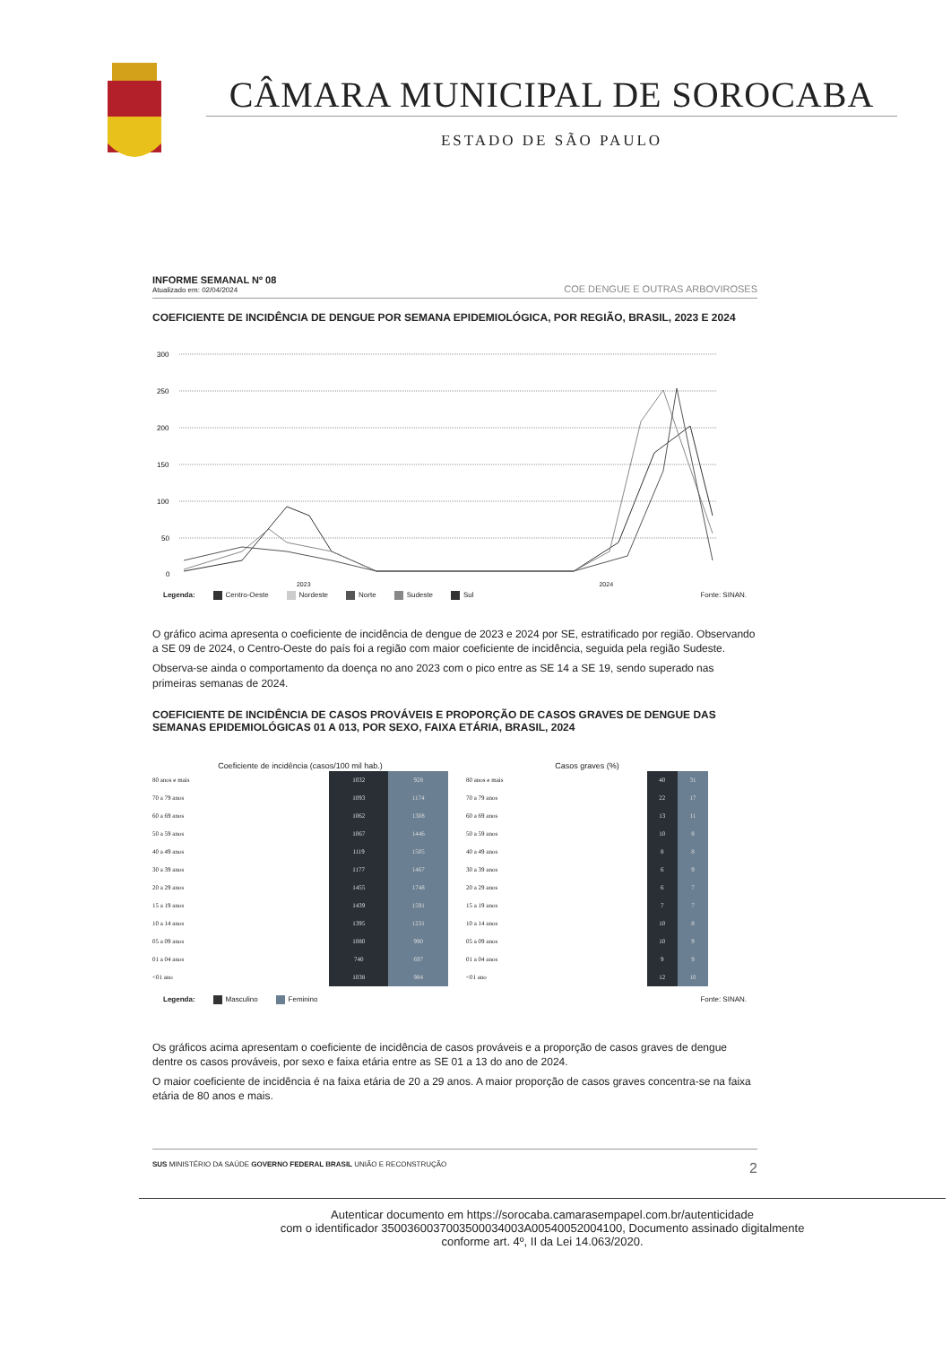CÂMARA MUNICIPAL DE SOROCABA
ESTADO DE SÃO PAULO
INFORME SEMANAL Nº 08
Atualizado em: 02/04/2024
COE DENGUE E OUTRAS ARBOVIROSES
COEFICIENTE DE INCIDÊNCIA DE DENGUE POR SEMANA EPIDEMIOLÓGICA, POR REGIÃO, BRASIL, 2023 E 2024
300
250
200
150
100
50
0
2023 2024
Legenda: Centro-Oeste Nordeste Norte Sudeste Sul Fonte: SINAN.
O gráfico acima apresenta o coeficiente de incidência de dengue de 2023 e 2024 por SE, estratificado por região. Observando a SE 09 de 2024, o Centro-Oeste do país foi a região com maior coeficiente de incidência, seguida pela região Sudeste.
Observa-se ainda o comportamento da doença no ano 2023 com o pico entre as SE 14 a SE 19, sendo superado nas primeiras semanas de 2024.
COEFICIENTE DE INCIDÊNCIA DE CASOS PROVÁVEIS E PROPORÇÃO DE CASOS GRAVES DE DENGUE DAS SEMANAS EPIDEMIOLÓGICAS 01 A 013, POR SEXO, FAIXA ETÁRIA, BRASIL, 2024
| Coeficiente de incidência (casos/100 mil hab.) | | |
| --- | --- | --- |
| 80 anos e mais | 1032 | 928 |
| 70 a 79 anos | 1093 | 1174 |
| 60 a 69 anos | 1062 | 1308 |
| 50 a 59 anos | 1067 | 1446 |
| 40 a 49 anos | 1119 | 1505 |
| 30 a 39 anos | 1177 | 1467 |
| 20 a 29 anos | 1455 | 1748 |
| 15 a 19 anos | 1439 | 1591 |
| 10 a 14 anos | 1395 | 1231 |
| 05 a 09 anos | 1080 | 990 |
| 01 a 04 anos | 740 | 697 |
| <01 ano | 1038 | 984 |
| Casos graves (%) | | |
| --- | --- | --- |
| 80 anos e mais | 40 | 31 |
| 70 a 79 anos | 22 | 17 |
| 60 a 69 anos | 13 | 11 |
| 50 a 59 anos | 10 | 8 |
| 40 a 49 anos | 8 | 8 |
| 30 a 39 anos | 6 | 9 |
| 20 a 29 anos | 6 | 7 |
| 15 a 19 anos | 7 | 7 |
| 10 a 14 anos | 10 | 8 |
| 05 a 09 anos | 10 | 9 |
| 01 a 04 anos | 9 | 9 |
| <01 ano | 12 | 10 |
Legenda: Masculino Feminino Fonte: SINAN.
Os gráficos acima apresentam o coeficiente de incidência de casos prováveis e a proporção de casos graves de dengue dentre os casos prováveis, por sexo e faixa etária entre as SE 01 a 13 do ano de 2024.
O maior coeficiente de incidência é na faixa etária de 20 a 29 anos. A maior proporção de casos graves concentra-se na faixa etária de 80 anos e mais.
SUS MINISTÉRIO DA SAÚDE GOVERNO FEDERAL BRASIL UNIÃO E RECONSTRUÇÃO 2
Autenticar documento em https://sorocaba.camarasempapel.com.br/autenticidade
com o identificador 3500360037003500034003A00540052004100, Documento assinado digitalmente
conforme art. 4º, II da Lei 14.063/2020.